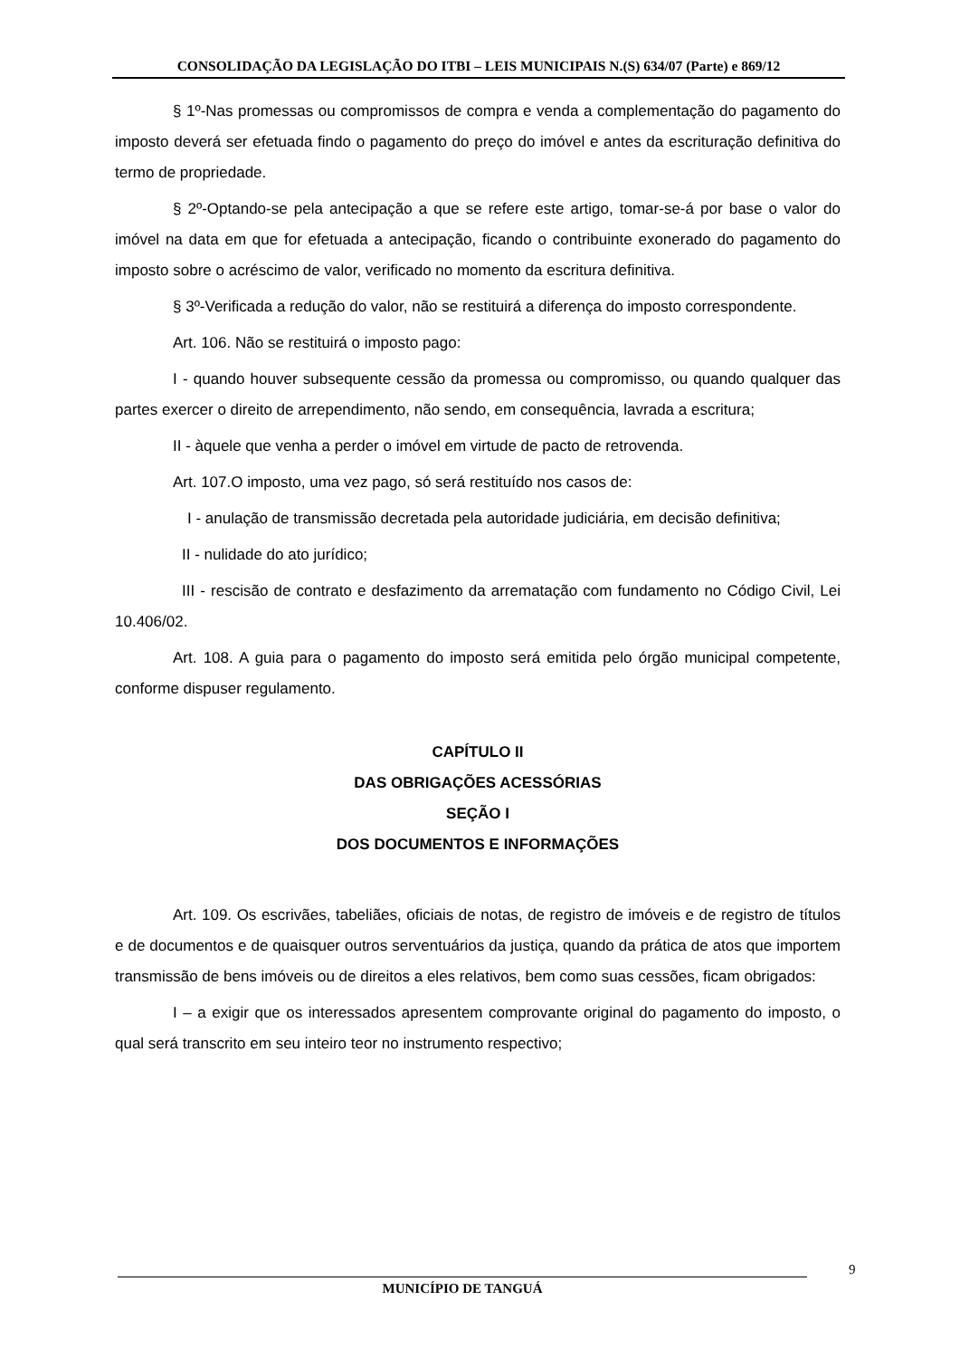CONSOLIDAÇÃO DA LEGISLAÇÃO DO ITBI – LEIS MUNICIPAIS N.(S) 634/07 (Parte) e 869/12
§ 1º-Nas promessas ou compromissos de compra e venda a complementação do pagamento do imposto deverá ser efetuada findo o pagamento do preço do imóvel e antes da escrituração definitiva do termo de propriedade.
§ 2º-Optando-se pela antecipação a que se refere este artigo, tomar-se-á por base o valor do imóvel na data em que for efetuada a antecipação, ficando o contribuinte exonerado do pagamento do imposto sobre o acréscimo de valor, verificado no momento da escritura definitiva.
§ 3º-Verificada a redução do valor, não se restituirá a diferença do imposto correspondente.
Art. 106. Não se restituirá o imposto pago:
I - quando houver subsequente cessão da promessa ou compromisso, ou quando qualquer das partes exercer o direito de arrependimento, não sendo, em consequência, lavrada a escritura;
II - àquele que venha a perder o imóvel em virtude de pacto de retrovenda.
Art. 107.O imposto, uma vez pago, só será restituído nos casos de:
I - anulação de transmissão decretada pela autoridade judiciária, em decisão definitiva;
II - nulidade do ato jurídico;
III - rescisão de contrato e desfazimento da arrematação com fundamento no Código Civil, Lei 10.406/02.
Art. 108. A guia para o pagamento do imposto será emitida pelo órgão municipal competente, conforme dispuser regulamento.
CAPÍTULO II
DAS OBRIGAÇÕES ACESSÓRIAS
SEÇÃO I
DOS DOCUMENTOS E INFORMAÇÕES
Art. 109. Os escrivães, tabeliães, oficiais de notas, de registro de imóveis e de registro de títulos e de documentos e de quaisquer outros serventuários da justiça, quando da prática de atos que importem transmissão de bens imóveis ou de direitos a eles relativos, bem como suas cessões, ficam obrigados:
I – a exigir que os interessados apresentem comprovante original do pagamento do imposto, o qual será transcrito em seu inteiro teor no instrumento respectivo;
9
MUNICÍPIO DE TANGUÁ